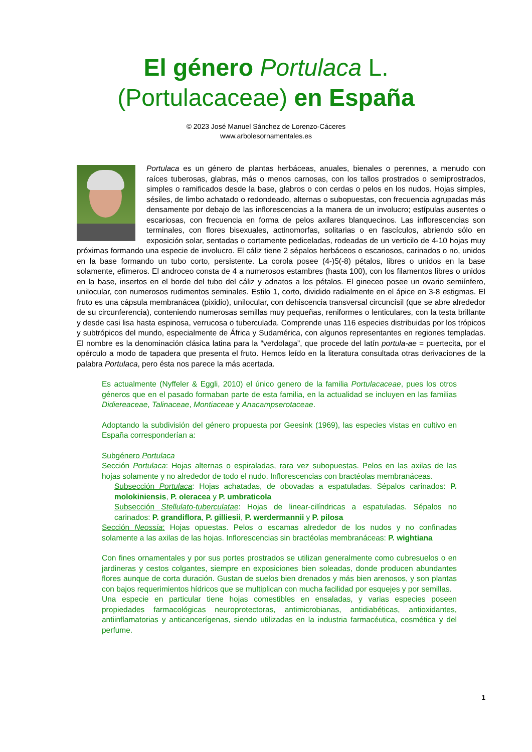El género Portulaca L.
(Portulacaceae) en España
© 2023 José Manuel Sánchez de Lorenzo-Cáceres
www.arbolesornamentales.es
Portulaca es un género de plantas herbáceas, anuales, bienales o perennes, a menudo con raíces tuberosas, glabras, más o menos carnosas, con los tallos prostrados o semiprostrados, simples o ramificados desde la base, glabros o con cerdas o pelos en los nudos. Hojas simples, sésiles, de limbo achatado o redondeado, alternas o subopuestas, con frecuencia agrupadas más densamente por debajo de las inflorescencias a la manera de un involucro; estípulas ausentes o escariosas, con frecuencia en forma de pelos axilares blanquecinos. Las inflorescencias son terminales, con flores bisexuales, actinomorfas, solitarias o en fascículos, abriendo sólo en exposición solar, sentadas o cortamente pediceladas, rodeadas de un verticilo de 4-10 hojas muy próximas formando una especie de involucro. El cáliz tiene 2 sépalos herbáceos o escariosos, carinados o no, unidos en la base formando un tubo corto, persistente. La corola posee (4-)5(-8) pétalos, libres o unidos en la base solamente, efímeros. El androceo consta de 4 a numerosos estambres (hasta 100), con los filamentos libres o unidos en la base, insertos en el borde del tubo del cáliz y adnatos a los pétalos. El gineceo posee un ovario semiínfero, unilocular, con numerosos rudimentos seminales. Estilo 1, corto, dividido radialmente en el ápice en 3-8 estigmas. El fruto es una cápsula membranácea (pixidio), unilocular, con dehiscencia transversal circuncísil (que se abre alrededor de su circunferencia), conteniendo numerosas semillas muy pequeñas, reniformes o lenticulares, con la testa brillante y desde casi lisa hasta espinosa, verrucosa o tuberculada. Comprende unas 116 especies distribuidas por los trópicos y subtrópicos del mundo, especialmente de África y Sudamérica, con algunos representantes en regiones templadas. El nombre es la denominación clásica latina para la “verdolaga”, que procede del latín portula-ae = puertecita, por el opérculo a modo de tapadera que presenta el fruto. Hemos leído en la literatura consultada otras derivaciones de la palabra Portulaca, pero ésta nos parece la más acertada.
Es actualmente (Nyffeler & Eggli, 2010) el único genero de la familia Portulacaceae, pues los otros géneros que en el pasado formaban parte de esta familia, en la actualidad se incluyen en las familias Didiereaceae, Talinaceae, Montiaceae y Anacampserotaceae.
Adoptando la subdivisión del género propuesta por Geesink (1969), las especies vistas en cultivo en España corresponderían a:
Subgénero Portulaca
Sección Portulaca: Hojas alternas o espiraladas, rara vez subopuestas. Pelos en las axilas de las hojas solamente y no alrededor de todo el nudo. Inflorescencias con bractéolas membranáceas.
Subsección Portulaca: Hojas achatadas, de obovadas a espatuladas. Sépalos carinados: P. molokiniensis, P. oleracea y P. umbraticola
Subsección Stellulato-tuberculatae: Hojas de linear-cilíndricas a espatuladas. Sépalos no carinados: P. grandiflora, P. gilliesii, P. werdermannii y P. pilosa
Sección Neossia: Hojas opuestas. Pelos o escamas alrededor de los nudos y no confinadas solamente a las axilas de las hojas. Inflorescencias sin bractéolas membranáceas: P. wightiana
Con fines ornamentales y por sus portes prostrados se utilizan generalmente como cubresuelos o en jardineras y cestos colgantes, siempre en exposiciones bien soleadas, donde producen abundantes flores aunque de corta duración. Gustan de suelos bien drenados y más bien arenosos, y son plantas con bajos requerimientos hídricos que se multiplican con mucha facilidad por esquejes y por semillas.
Una especie en particular tiene hojas comestibles en ensaladas, y varias especies poseen propiedades farmacológicas neuroprotectoras, antimicrobianas, antidiabéticas, antioxidantes, antiinflamatorias y anticancerígenas, siendo utilizadas en la industria farmacéutica, cosmética y del perfume.
1